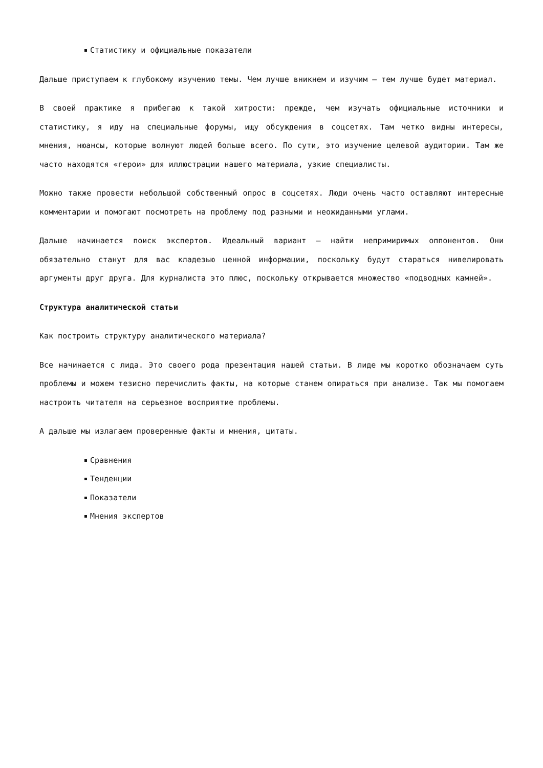Статистику и официальные показатели
Дальше приступаем к глубокому изучению темы. Чем лучше вникнем и изучим – тем лучше будет материал.
В своей практике я прибегаю к такой хитрости: прежде, чем изучать официальные источники и статистику, я иду на специальные форумы, ищу обсуждения в соцсетях. Там четко видны интересы, мнения, нюансы, которые волнуют людей больше всего. По сути, это изучение целевой аудитории. Там же часто находятся «герои» для иллюстрации нашего материала, узкие специалисты.
Можно также провести небольшой собственный опрос в соцсетях. Люди очень часто оставляют интересные комментарии и помогают посмотреть на проблему под разными и неожиданными углами.
Дальше начинается поиск экспертов. Идеальный вариант – найти непримиримых оппонентов. Они обязательно станут для вас кладезью ценной информации, поскольку будут стараться нивелировать аргументы друг друга. Для журналиста это плюс, поскольку открывается множество «подводных камней».
Структура аналитической статьи
Как построить структуру аналитического материала?
Все начинается с лида. Это своего рода презентация нашей статьи. В лиде мы коротко обозначаем суть проблемы и можем тезисно перечислить факты, на которые станем опираться при анализе. Так мы помогаем настроить читателя на серьезное восприятие проблемы.
А дальше мы излагаем проверенные факты и мнения, цитаты.
Сравнения
Тенденции
Показатели
Мнения экспертов